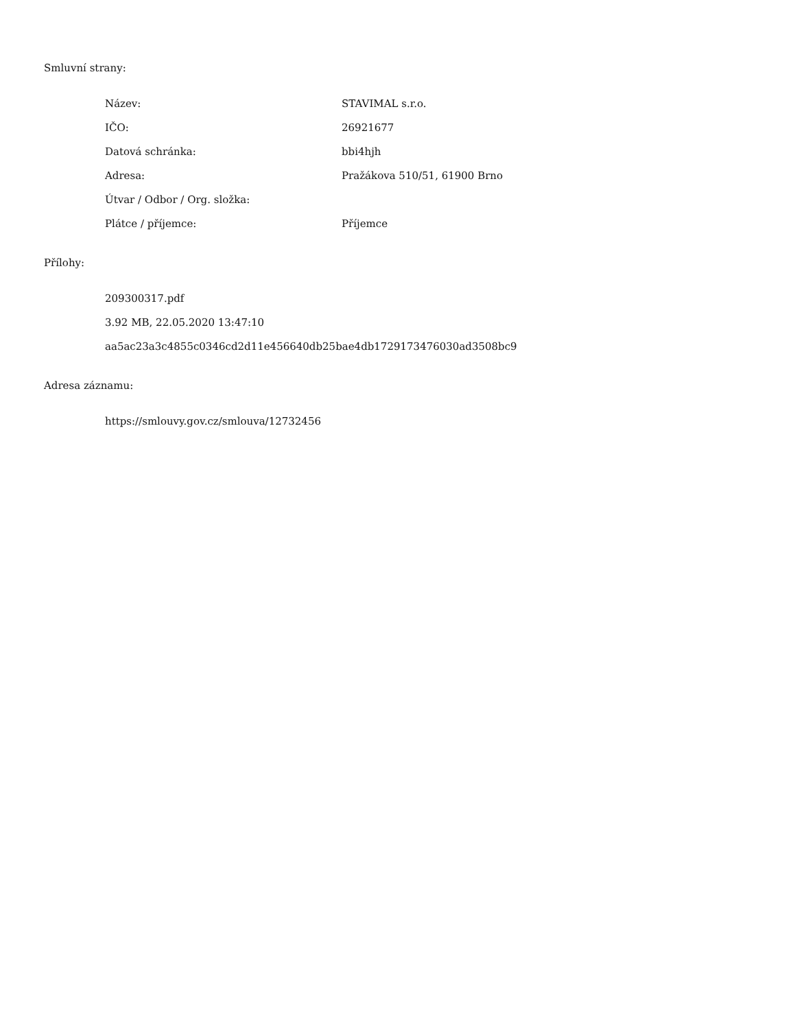Smluvní strany:
Název: STAVIMAL s.r.o.
IČO: 26921677
Datová schránka: bbi4hjh
Adresa: Pražákova 510/51, 61900 Brno
Útvar / Odbor / Org. složka:
Plátce / příjemce: Příjemce
Přílohy:
209300317.pdf
3.92 MB, 22.05.2020 13:47:10
aa5ac23a3c4855c0346cd2d11e456640db25bae4db1729173476030ad3508bc9
Adresa záznamu:
https://smlouvy.gov.cz/smlouva/12732456